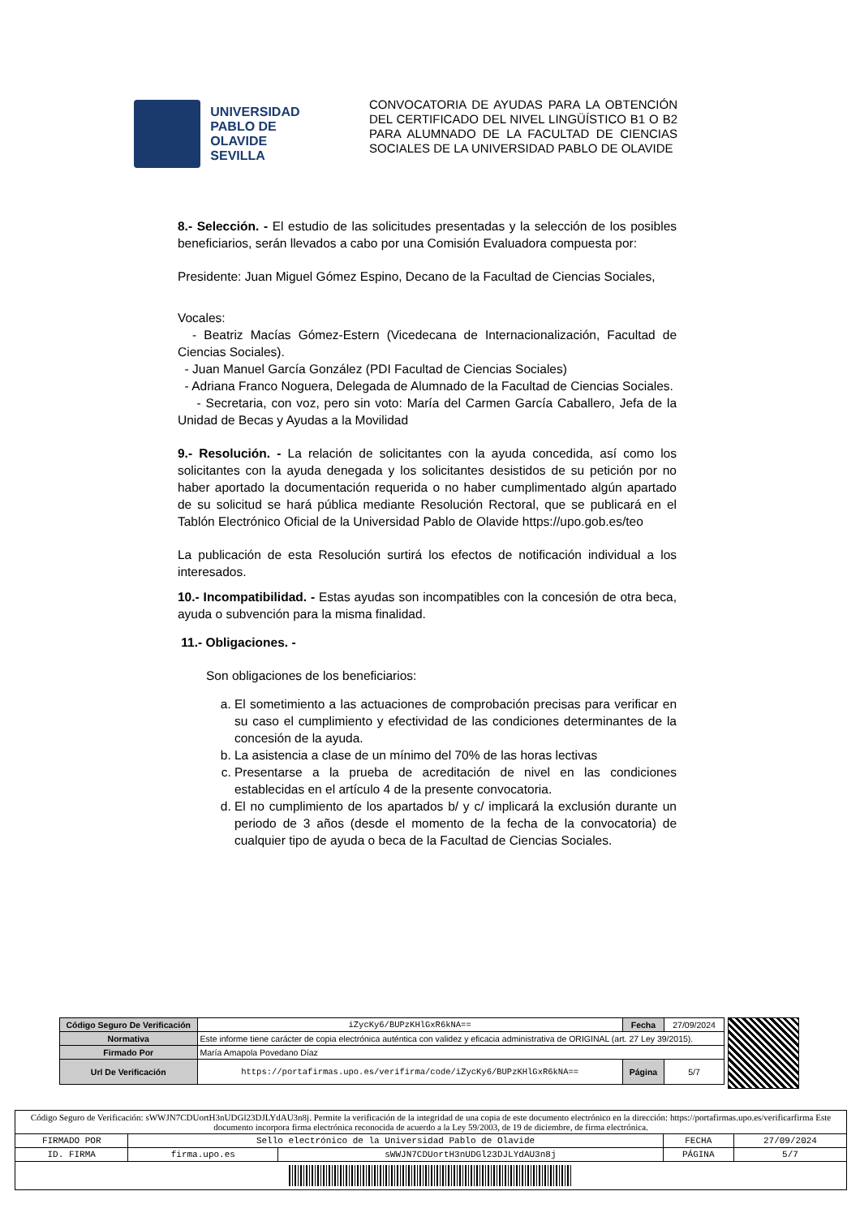UNIVERSIDAD
PABLO DE OLAVIDE
SEVILLA
CONVOCATORIA DE AYUDAS PARA LA OBTENCIÓN DEL CERTIFICADO DEL NIVEL LINGÜÍSTICO B1 O B2 PARA ALUMNADO DE LA FACULTAD DE CIENCIAS SOCIALES DE LA UNIVERSIDAD PABLO DE OLAVIDE
8.- Selección. - El estudio de las solicitudes presentadas y la selección de los posibles beneficiarios, serán llevados a cabo por una Comisión Evaluadora compuesta por:
Presidente: Juan Miguel Gómez Espino, Decano de la Facultad de Ciencias Sociales,
Vocales:
- Beatriz Macías Gómez-Estern (Vicedecana de Internacionalización, Facultad de Ciencias Sociales).
- Juan Manuel García González (PDI Facultad de Ciencias Sociales)
- Adriana Franco Noguera, Delegada de Alumnado de la Facultad de Ciencias Sociales.
- Secretaria, con voz, pero sin voto: María del Carmen García Caballero, Jefa de la Unidad de Becas y Ayudas a la Movilidad
9.- Resolución. - La relación de solicitantes con la ayuda concedida, así como los solicitantes con la ayuda denegada y los solicitantes desistidos de su petición por no haber aportado la documentación requerida o no haber cumplimentado algún apartado de su solicitud se hará pública mediante Resolución Rectoral, que se publicará en el Tablón Electrónico Oficial de la Universidad Pablo de Olavide https://upo.gob.es/teo
La publicación de esta Resolución surtirá los efectos de notificación individual a los interesados.
10.- Incompatibilidad. - Estas ayudas son incompatibles con la concesión de otra beca, ayuda o subvención para la misma finalidad.
11.- Obligaciones. -
Son obligaciones de los beneficiarios:
a. El sometimiento a las actuaciones de comprobación precisas para verificar en su caso el cumplimiento y efectividad de las condiciones determinantes de la concesión de la ayuda.
b. La asistencia a clase de un mínimo del 70% de las horas lectivas
c. Presentarse a la prueba de acreditación de nivel en las condiciones establecidas en el artículo 4 de la presente convocatoria.
d. El no cumplimiento de los apartados b/ y c/ implicará la exclusión durante un periodo de 3 años (desde el momento de la fecha de la convocatoria) de cualquier tipo de ayuda o beca de la Facultad de Ciencias Sociales.
| Código Seguro De Verificación | iZycKy6/BUPzKHlGxR6kNA== | Fecha | 27/09/2024 |
| Normativa | Este informe tiene carácter de copia electrónica auténtica con validez y eficacia administrativa de ORIGINAL (art. 27 Ley 39/2015). | | |
| Firmado Por | María Amapola Povedano Díaz | | |
| Url De Verificación | https://portafirmas.upo.es/verifirma/code/iZycKy6/BUPzKHlGxR6kNA== | Página | 5/7 |
| Código Seguro de Verificación: sWWJN7CDUortH3nUDGl23DJLYdAU3n8j. Permite la verificación de la integridad de una copia de este documento electrónico en la dirección: https://portafirmas.upo.es/verificarfirma Este documento incorpora firma electrónica reconocida de acuerdo a la Ley 59/2003, de 19 de diciembre, de firma electrónica. | | | | |
| FIRMADO POR | Sello electrónico de la Universidad Pablo de Olavide | | FECHA | 27/09/2024 |
| ID. FIRMA | firma.upo.es | sWWJN7CDUortH3nUDGl23DJLYdAU3n8j | PÁGINA | 5/7 |